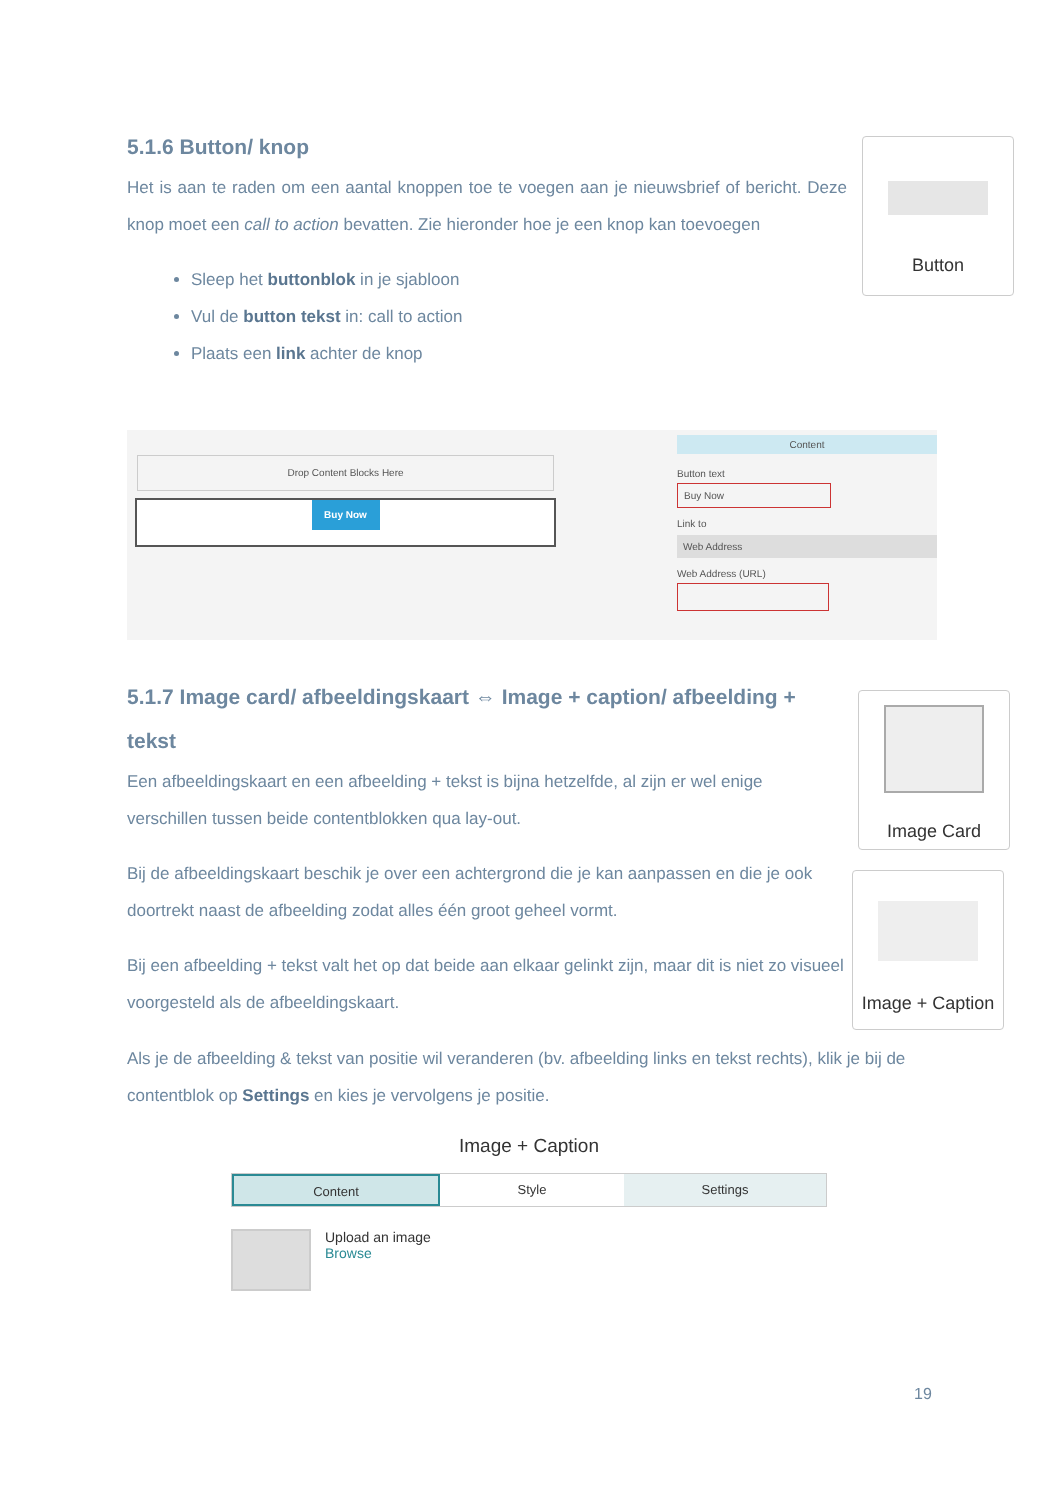5.1.6 Button/ knop
Het is aan te raden om een aantal knoppen toe te voegen aan je nieuwsbrief of bericht. Deze knop moet een call to action bevatten. Zie hieronder hoe je een knop kan toevoegen
Sleep het buttonblok in je sjabloon
Vul de button tekst in: call to action
Plaats een link achter de knop
Button
Drop Content Blocks Here
Buy Now
Content
Button text
Buy Now
Link to
Web Address
Web Address (URL)
5.1.7 Image card/ afbeeldingskaart ⇔ Image + caption/ afbeelding + tekst
Een afbeeldingskaart en een afbeelding + tekst is bijna hetzelfde, al zijn er wel enige verschillen tussen beide contentblokken qua lay-out.
Bij de afbeeldingskaart beschik je over een achtergrond die je kan aanpassen en die je ook doortrekt naast de afbeelding zodat alles één groot geheel vormt.
Bij een afbeelding + tekst valt het op dat beide aan elkaar gelinkt zijn, maar dit is niet zo visueel voorgesteld als de afbeeldingskaart.
Image Card
Image + Caption
Als je de afbeelding & tekst van positie wil veranderen (bv. afbeelding links en tekst rechts), klik je bij de contentblok op Settings en kies je vervolgens je positie.
Image + Caption
Content Style Settings
Upload an image
Browse
19